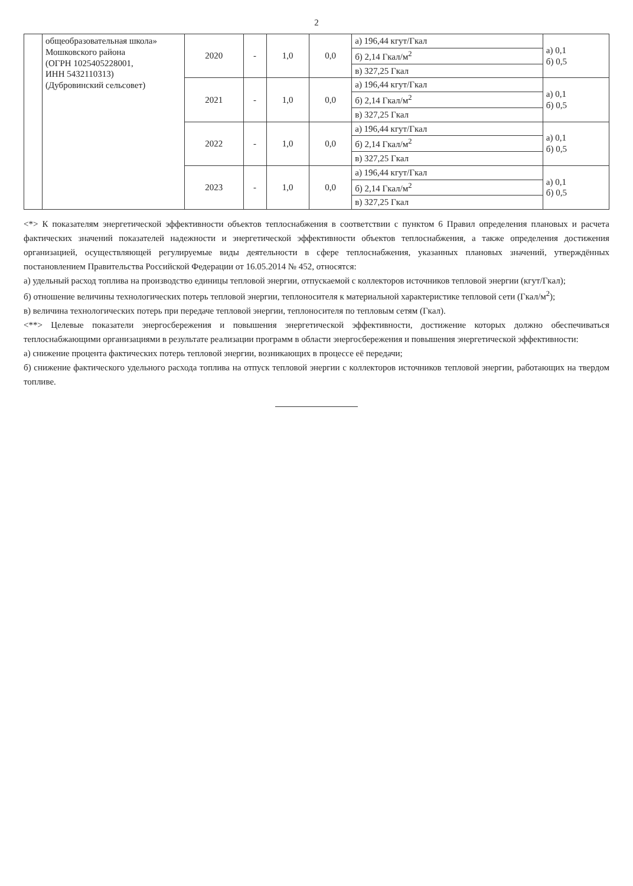2
| | общеобразовательная школа» Мошковского района (ОГРН 1025405228001, ИНН 5432110313) (Дубровинский сельсовет) | 2020 | - | 1,0 | 0,0 | а) 196,44 кгут/Гкал | а) 0,1 б) 0,5 |
| | | | | | | б) 2,14 Гкал/м<sup>2</sup> | |
| | | | | | | в) 327,25 Гкал | |
| | | 2021 | - | 1,0 | 0,0 | а) 196,44 кгут/Гкал | а) 0,1 б) 0,5 |
| | | | | | | б) 2,14 Гкал/м<sup>2</sup> | |
| | | | | | | в) 327,25 Гкал | |
| | | 2022 | - | 1,0 | 0,0 | а) 196,44 кгут/Гкал | а) 0,1 б) 0,5 |
| | | | | | | б) 2,14 Гкал/м<sup>2</sup> | |
| | | | | | | в) 327,25 Гкал | |
| | | 2023 | - | 1,0 | 0,0 | а) 196,44 кгут/Гкал | а) 0,1 б) 0,5 |
| | | | | | | б) 2,14 Гкал/м<sup>2</sup> | |
| | | | | | | в) 327,25 Гкал | |
<*> К показателям энергетической эффективности объектов теплоснабжения в соответствии с пунктом 6 Правил определения плановых и расчета фактических значений показателей надежности и энергетической эффективности объектов теплоснабжения, а также определения достижения организацией, осуществляющей регулируемые виды деятельности в сфере теплоснабжения, указанных плановых значений, утверждённых постановлением Правительства Российской Федерации от 16.05.2014 № 452, относятся:
а) удельный расход топлива на производство единицы тепловой энергии, отпускаемой с коллекторов источников тепловой энергии (кгут/Гкал);
б) отношение величины технологических потерь тепловой энергии, теплоносителя к материальной характеристике тепловой сети (Гкал/м<sup>2</sup>);
в) величина технологических потерь при передаче тепловой энергии, теплоносителя по тепловым сетям (Гкал).
<**> Целевые показатели энергосбережения и повышения энергетической эффективности, достижение которых должно обеспечиваться теплоснабжающими организациями в результате реализации программ в области энергосбережения и повышения энергетической эффективности:
а) снижение процента фактических потерь тепловой энергии, возникающих в процессе её передачи;
б) снижение фактического удельного расхода топлива на отпуск тепловой энергии с коллекторов источников тепловой энергии, работающих на твердом топливе.